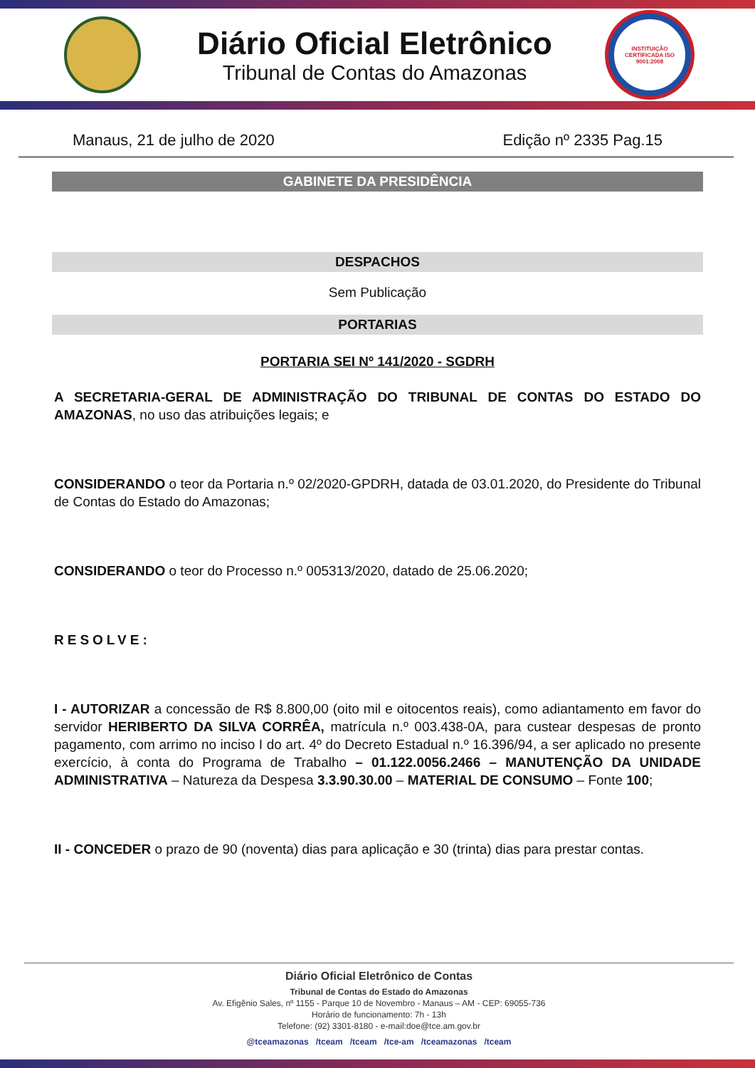Diário Oficial Eletrônico
Tribunal de Contas do Amazonas
INSTITUIÇÃO CERTIFICADA ISO 9001:2008
Manaus, 21 de julho de 2020 Edição nº 2335 Pag.15
GABINETE DA PRESIDÊNCIA
DESPACHOS
Sem Publicação
PORTARIAS
PORTARIA SEI Nº 141/2020 - SGDRH
A SECRETARIA-GERAL DE ADMINISTRAÇÃO DO TRIBUNAL DE CONTAS DO ESTADO DO AMAZONAS, no uso das atribuições legais; e
CONSIDERANDO o teor da Portaria n.º 02/2020-GPDRH, datada de 03.01.2020, do Presidente do Tribunal de Contas do Estado do Amazonas;
CONSIDERANDO o teor do Processo n.º 005313/2020, datado de 25.06.2020;
RESOLVE:
I - AUTORIZAR a concessão de R$ 8.800,00 (oito mil e oitocentos reais), como adiantamento em favor do servidor HERIBERTO DA SILVA CORRÊA, matrícula n.º 003.438-0A, para custear despesas de pronto pagamento, com arrimo no inciso I do art. 4º do Decreto Estadual n.º 16.396/94, a ser aplicado no presente exercício, à conta do Programa de Trabalho – 01.122.0056.2466 – MANUTENÇÃO DA UNIDADE ADMINISTRATIVA – Natureza da Despesa 3.3.90.30.00 – MATERIAL DE CONSUMO – Fonte 100;
II - CONCEDER o prazo de 90 (noventa) dias para aplicação e 30 (trinta) dias para prestar contas.
Diário Oficial Eletrônico de Contas
Tribunal de Contas do Estado do Amazonas
Av. Efigênio Sales, nº 1155 - Parque 10 de Novembro - Manaus – AM - CEP: 69055-736
Horário de funcionamento: 7h - 13h
Telefone: (92) 3301-8180 - e-mail:doe@tce.am.gov.br
@tceamazonas /tceam /tceam /tce-am /tceamazonas /tceam